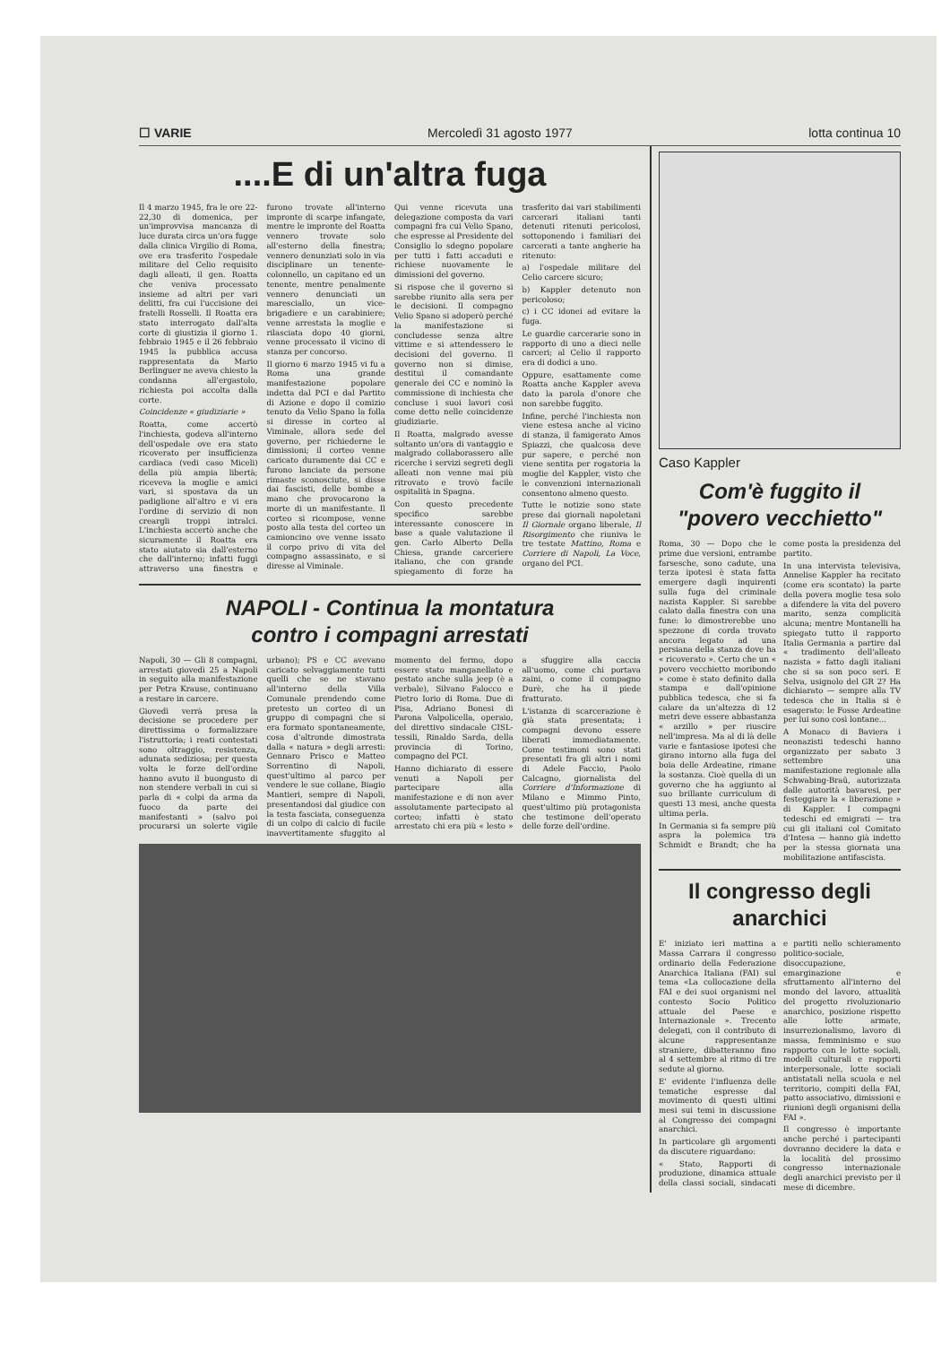☐ VARIE Mercoledì 31 agosto 1977 lotta continua 10
....E di un'altra fuga
Il 4 marzo 1945, fra le ore 22-22,30 di domenica, per un'improvvisa mancanza di luce durata circa un'ora fugge dalla clinica Virgilio di Roma, ove era trasferito l'ospedale militare del Celio requisito dagli alleati, il gen. Roatta che veniva processato insieme ad altri per vari delitti, fra cui l'uccisione dei fratelli Rosselli. Il Roatta era stato interrogato dall'alta corte di giustizia il giorno 1. febbraio 1945 e il 26 febbraio 1945 la pubblica accusa rappresentata da Mario Berlinguer ne aveva chiesto la condanna all'ergastolo, richiesta poi accolta dalla corte.
Coincidenze « giudiziarie »
Roatta, come accertò l'inchiesta, godeva all'interno dell'ospedale ove era stato ricoverato per insufficienza cardiaca (vedi caso Miceli) della più ampia libertà; riceveva la moglie e amici vari, si spostava da un padiglione all'altro e vi era l'ordine di servizio di non creargli troppi intralci. L'inchiesta accertò anche che sicuramente il Roatta era stato aiutato sia dall'esterno che dall'interno; infatti fuggì attraverso una finestra e furono trovate all'interno impronte di scarpe infangate, mentre le impronte del Roatta vennero trovate solo all'esterno della finestra; vennero denunziati solo in via disciplinare un tenente-colonnello, un capitano ed un tenente, mentre penalmente vennero denunciati un maresciallo, un vice-brigadiere e un carabiniere; venne arrestata la moglie e rilasciata dopo 40 giorni, venne processato il vicino di stanza per concorso.
Il giorno 6 marzo 1945 vi fu a Roma una grande manifestazione popolare indetta dal PCI e dal Partito di Azione e dopo il comizio tenuto da Velio Spano la folla si diresse in corteo al Viminale, allora sede del governo, per richiederne le dimissioni; il corteo venne caricato duramente dai CC e furono lanciate da persone rimaste sconosciute, si disse dai fascisti, delle bombe a mano che provocarono la morte di un manifestante. Il corteo si ricompose, venne posto alla testa del corteo un camioncino ove venne issato il corpo privo di vita del compagno assassinato, e si diresse al Viminale.
Qui venne ricevuta una delegazione composta da vari compagni fra cui Velio Spano, che espresse al Presidente del Consiglio lo sdegno popolare per tutti i fatti accaduti e richiese nuovamente le dimissioni del governo.
Si rispose che il governo si sarebbe riunito alla sera per le decisioni. Il compagno Velio Spano si adoperò perché la manifestazione si concludesse senza altre vittime e si attendessero le decisioni del governo. Il governo non si dimise, destituì il comandante generale dei CC e nominò la commissione di inchiesta che concluse i suoi lavori così come detto nelle coincidenze giudiziarie.
Il Roatta, malgrado avesse soltanto un'ora di vantaggio e malgrado collaborassero alle ricerche i servizi segreti degli alleati non venne mai più ritrovato e trovò facile ospitalità in Spagna.
Con questo precedente specifico sarebbe interessante conoscere in base a quale valutazione il gen. Carlo Alberto Della Chiesa, grande carceriere italiano, che con grande spiegamento di forze ha trasferito dai vari stabilimenti carcerari italiani tanti detenuti ritenuti pericolosi, sottoponendo i familiari dei carcerati a tante angherie ha ritenuto:
a) l'ospedale militare del Celio carcere sicuro;
b) Kappler detenuto non pericoloso;
c) i CC idonei ad evitare la fuga.
Le guardie carcerarie sono in rapporto di uno a dieci nelle carceri; al Celio il rapporto era di dodici a uno.
Oppure, esattamente come Roatta anche Kappler aveva dato la parola d'onore che non sarebbe fuggito.
Infine, perché l'inchiesta non viene estesa anche al vicino di stanza, il famigerato Amos Spiazzi, che qualcosa deve pur sapere, e perché non viene sentita per rogatoria la moglie del Kappler, visto che le convenzioni internazionali consentono almeno questo.
Tutte le notizie sono state prese dai giornali napoletani Il Giornale organo liberale, Il Risorgimento che riuniva le tre testate Mattino, Roma e Corriere di Napoli, La Voce, organo del PCI.
NAPOLI - Continua la montatura
contro i compagni arrestati
Napoli, 30 — Gli 8 compagni, arrestati giovedì 25 a Napoli in seguito alla manifestazione per Petra Krause, continuano a restare in carcere.
Giovedì verrà presa la decisione se procedere per direttissima o formalizzare l'istruttoria; i reati contestati sono oltraggio, resistenza, adunata sediziosa; per questa volta le forze dell'ordine hanno avuto il buongusto di non stendere verbali in cui si parla di « colpi da arma da fuoco da parte dei manifestanti » (salvo poi procurarsi un solerte vigile urbano); PS e CC avevano caricato selvaggiamente tutti quelli che se ne stavano all'interno della Villa Comunale prendendo come pretesto un corteo di un gruppo di compagni che si era formato spontaneamente, cosa d'altronde dimostrata dalla « natura » degli arresti: Gennaro Prisco e Matteo Sorrentino di Napoli, quest'ultimo al parco per vendere le sue collane, Biagio Mantieri, sempre di Napoli, presentandosi dal giudice con la testa fasciata, conseguenza di un colpo di calcio di fucile inavvertitamente sfuggito al momento del fermo, dopo essere stato manganellato e pestato anche sulla jeep (è a verbale), Silvano Falocco e Pietro Iorio di Roma. Due di Pisa, Adriano Bonesi di Parona Valpolicella, operaio, del direttivo sindacale CISL-tessili, Rinaldo Sarda, della provincia di Torino, compagno del PCI.
Hanno dichiarato di essere venuti a Napoli per partecipare alla manifestazione e di non aver assolutamente partecipato al corteo; infatti è stato arrestato chi era più « lesto » a sfuggire alla caccia all'uomo, come chi portava zaini, o come il compagno Durè, che ha il piede fratturato.
L'istanza di scarcerazione è già stata presentata; i compagni devono essere liberati immediatamente. Come testimoni sono stati presentati fra gli altri i nomi di Adele Faccio, Paolo Calcagno, giornalista del Corriere d'Informazione di Milano e Mimmo Pinto, quest'ultimo più protagonista che testimone dell'operato delle forze dell'ordine.
Caso Kappler
Com'è fuggito il "povero vecchietto"
Roma, 30 — Dopo che le prime due versioni, entrambe farsesche, sono cadute, una terza ipotesi è stata fatta emergere dagli inquirenti sulla fuga del criminale nazista Kappler. Si sarebbe calato dalla finestra con una fune: lo dimostrerebbe uno spezzone di corda trovato ancora legato ad una persiana della stanza dove ha « ricoverato ». Certo che un « povero vecchietto moribondo » come è stato definito dalla stampa e dall'opinione pubblica tedesca, che si fa calare da un'altezza di 12 metri deve essere abbastanza « arzillo » per riuscire nell'impresa. Ma al di là delle varie e fantasiose ipotesi che girano intorno alla fuga del boia delle Ardeatine, rimane la sostanza. Cioè quella di un governo che ha aggiunto al suo brillante curriculum di questi 13 mesi, anche questa ultima perla.
In Germania si fa sempre più aspra la polemica tra Schmidt e Brandt; che ha come posta la presidenza del partito.
In una intervista televisiva, Annelise Kappler ha recitato (come era scontato) la parte della povera moglie tesa solo a difendere la vita del povero marito, senza complicità alcuna; mentre Montanelli ha spiegato tutto il rapporto Italia Germania a partire dal « tradimento dell'alleato nazista » fatto dagli italiani che si sa son poco seri. E Selva, usignolo del GR 2? Ha dichiarato — sempre alla TV tedesca che in Italia si è esagerato: le Fosse Ardeatine per lui sono così lontane...
A Monaco di Baviera i neonazisti tedeschi hanno organizzato per sabato 3 settembre una manifestazione regionale alla Schwabing-Braü, autorizzata dalle autorità bavaresi, per festeggiare la « liberazione » di Kappler. I compagni tedeschi ed emigrati — tra cui gli italiani col Comitato d'Intesa — hanno già indetto per la stessa giornata una mobilitazione antifascista.
Il congresso degli anarchici
E' iniziato ieri mattina a Massa Carrara il congresso ordinario della Federazione Anarchica Italiana (FAI) sul tema «La collocazione della FAI e dei suoi organismi nel contesto Socio Politico attuale del Paese e Internazionale ». Trecento delegati, con il contributo di alcune rappresentanze straniere, dibatteranno fino al 4 settembre al ritmo di tre sedute al giorno.
E' evidente l'influenza delle tematiche espresse dal movimento di questi ultimi mesi sui temi in discussione al Congresso dei compagni anarchici.
In particolare gli argomenti da discutere riguardano:
« Stato, Rapporti di produzione, dinamica attuale della classi sociali, sindacati e partiti nello schieramento politico-sociale, disoccupazione, emarginazione e sfruttamento all'interno del mondo del lavoro, attualità del progetto rivoluzionario anarchico, posizione rispetto alle lotte armate, insurrezionalismo, lavoro di massa, femminismo e suo rapporto con le lotte sociali, modelli culturali e rapporti interpersonale, lotte sociali antistatali nella scuola e nel territorio, compiti della FAI, patto associativo, dimissioni e riunioni degli organismi della FAI ».
Il congresso è importante anche perché i partecipanti dovranno decidere la data e la località del prossimo congresso internazionale degli anarchici previsto per il mese di dicembre.